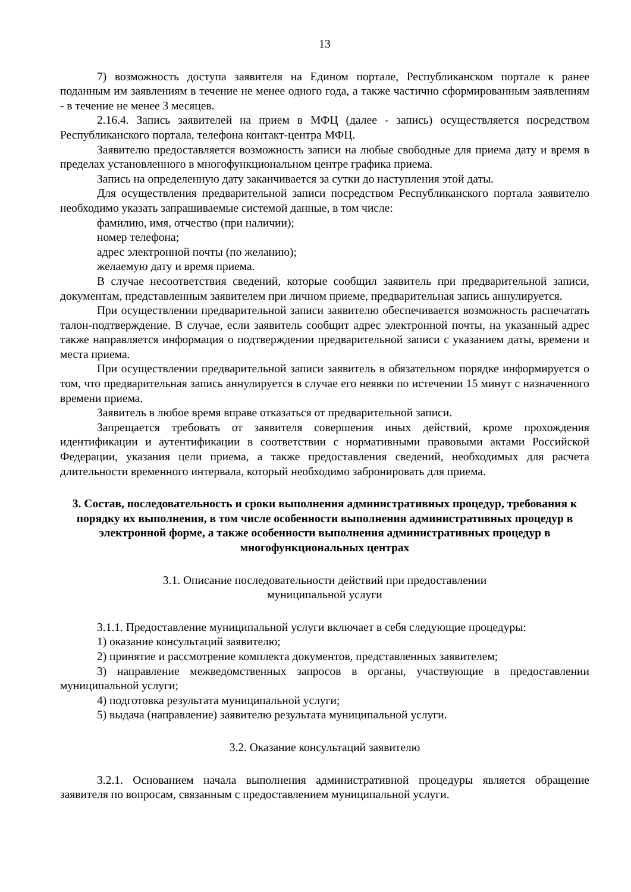13
7) возможность доступа заявителя на Едином портале, Республиканском портале к ранее поданным им заявлениям в течение не менее одного года, а также частично сформированным заявлениям - в течение не менее 3 месяцев.
2.16.4. Запись заявителей на прием в МФЦ (далее - запись) осуществляется посредством Республиканского портала, телефона контакт-центра МФЦ.
Заявителю предоставляется возможность записи на любые свободные для приема дату и время в пределах установленного в многофункциональном центре графика приема.
Запись на определенную дату заканчивается за сутки до наступления этой даты.
Для осуществления предварительной записи посредством Республиканского портала заявителю необходимо указать запрашиваемые системой данные, в том числе:
фамилию, имя, отчество (при наличии);
номер телефона;
адрес электронной почты (по желанию);
желаемую дату и время приема.
В случае несоответствия сведений, которые сообщил заявитель при предварительной записи, документам, представленным заявителем при личном приеме, предварительная запись аннулируется.
При осуществлении предварительной записи заявителю обеспечивается возможность распечатать талон-подтверждение. В случае, если заявитель сообщит адрес электронной почты, на указанный адрес также направляется информация о подтверждении предварительной записи с указанием даты, времени и места приема.
При осуществлении предварительной записи заявитель в обязательном порядке информируется о том, что предварительная запись аннулируется в случае его неявки по истечении 15 минут с назначенного времени приема.
Заявитель в любое время вправе отказаться от предварительной записи.
Запрещается требовать от заявителя совершения иных действий, кроме прохождения идентификации и аутентификации в соответствии с нормативными правовыми актами Российской Федерации, указания цели приема, а также предоставления сведений, необходимых для расчета длительности временного интервала, который необходимо забронировать для приема.
3. Состав, последовательность и сроки выполнения административных процедур, требования к порядку их выполнения, в том числе особенности выполнения административных процедур в электронной форме, а также особенности выполнения административных процедур в многофункциональных центрах
3.1. Описание последовательности действий при предоставлении
муниципальной услуги
3.1.1. Предоставление муниципальной услуги включает в себя следующие процедуры:
1) оказание консультаций заявителю;
2) принятие и рассмотрение комплекта документов, представленных заявителем;
3) направление межведомственных запросов в органы, участвующие в предоставлении муниципальной услуги;
4) подготовка результата муниципальной услуги;
5) выдача (направление) заявителю результата муниципальной услуги.
3.2. Оказание консультаций заявителю
3.2.1. Основанием начала выполнения административной процедуры является обращение заявителя по вопросам, связанным с предоставлением муниципальной услуги.